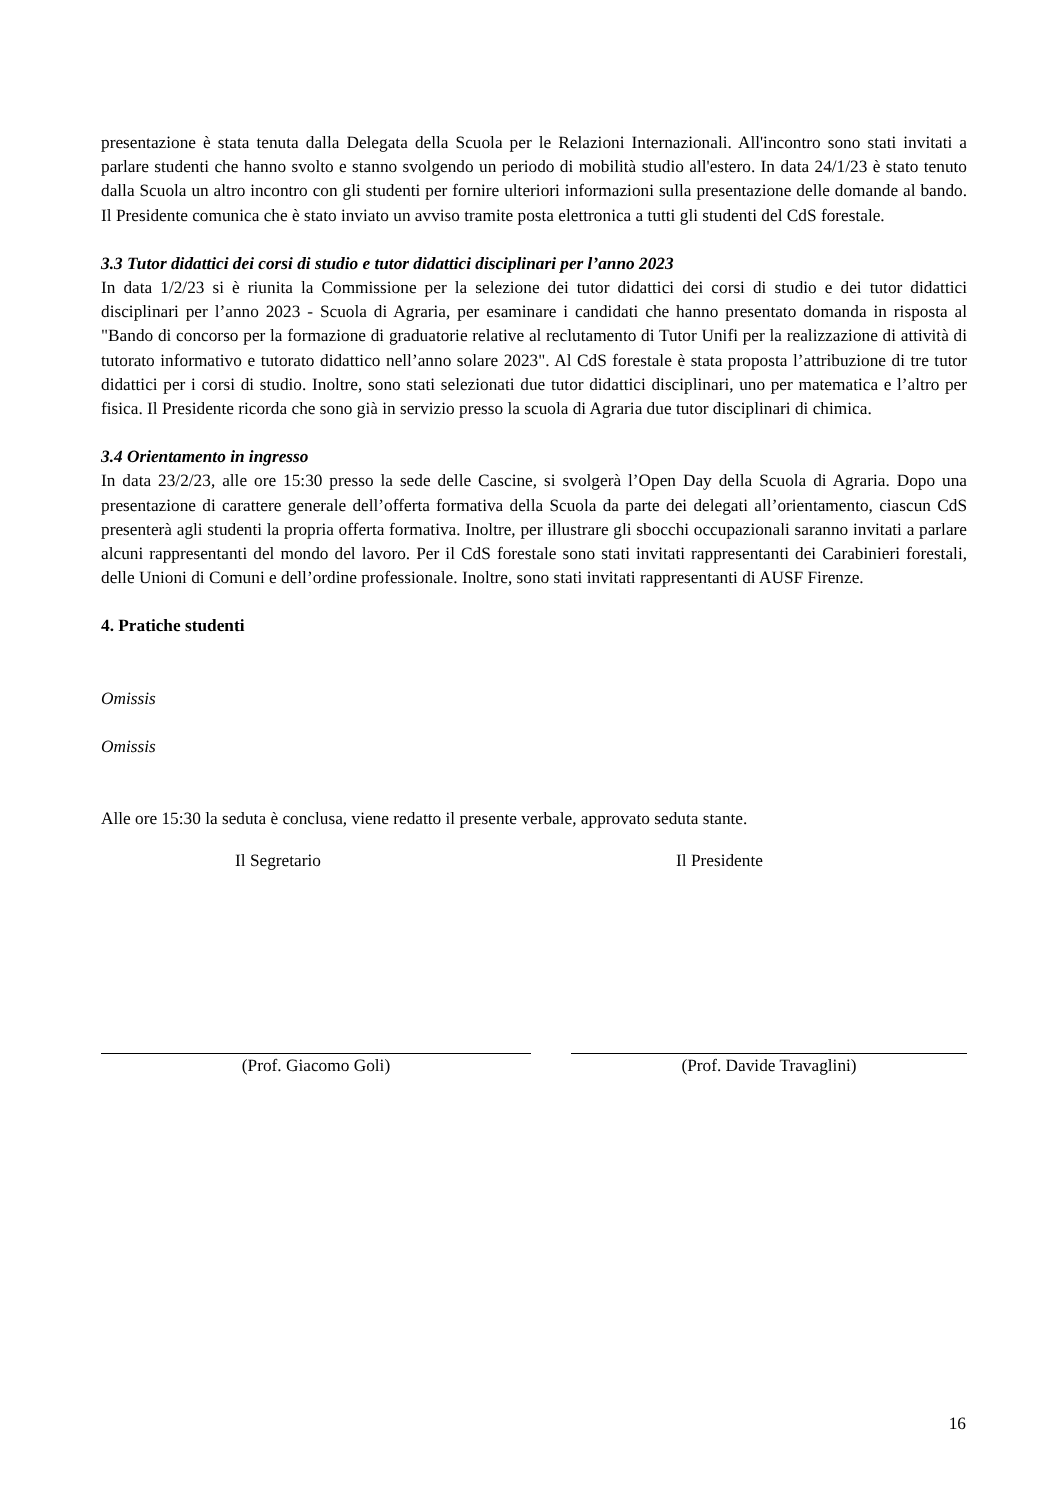presentazione è stata tenuta dalla Delegata della Scuola per le Relazioni Internazionali. All'incontro sono stati invitati a parlare studenti che hanno svolto e stanno svolgendo un periodo di mobilità studio all'estero. In data 24/1/23 è stato tenuto dalla Scuola un altro incontro con gli studenti per fornire ulteriori informazioni sulla presentazione delle domande al bando. Il Presidente comunica che è stato inviato un avviso tramite posta elettronica a tutti gli studenti del CdS forestale.
3.3 Tutor didattici dei corsi di studio e tutor didattici disciplinari per l’anno 2023
In data 1/2/23 si è riunita la Commissione per la selezione dei tutor didattici dei corsi di studio e dei tutor didattici disciplinari per l’anno 2023 - Scuola di Agraria, per esaminare i candidati che hanno presentato domanda in risposta al "Bando di concorso per la formazione di graduatorie relative al reclutamento di Tutor Unifi per la realizzazione di attività di tutorato informativo e tutorato didattico nell’anno solare 2023". Al CdS forestale è stata proposta l’attribuzione di tre tutor didattici per i corsi di studio. Inoltre, sono stati selezionati due tutor didattici disciplinari, uno per matematica e l’altro per fisica. Il Presidente ricorda che sono già in servizio presso la scuola di Agraria due tutor disciplinari di chimica.
3.4 Orientamento in ingresso
In data 23/2/23, alle ore 15:30 presso la sede delle Cascine, si svolgerà l’Open Day della Scuola di Agraria. Dopo una presentazione di carattere generale dell’offerta formativa della Scuola da parte dei delegati all’orientamento, ciascun CdS presenterà agli studenti la propria offerta formativa. Inoltre, per illustrare gli sbocchi occupazionali saranno invitati a parlare alcuni rappresentanti del mondo del lavoro. Per il CdS forestale sono stati invitati rappresentanti dei Carabinieri forestali, delle Unioni di Comuni e dell’ordine professionale. Inoltre, sono stati invitati rappresentanti di AUSF Firenze.
4. Pratiche studenti
Omissis
Omissis
Alle ore 15:30 la seduta è conclusa, viene redatto il presente verbale, approvato seduta stante.
Il Segretario Il Presidente
(Prof. Giacomo Goli) (Prof. Davide Travaglini)
16